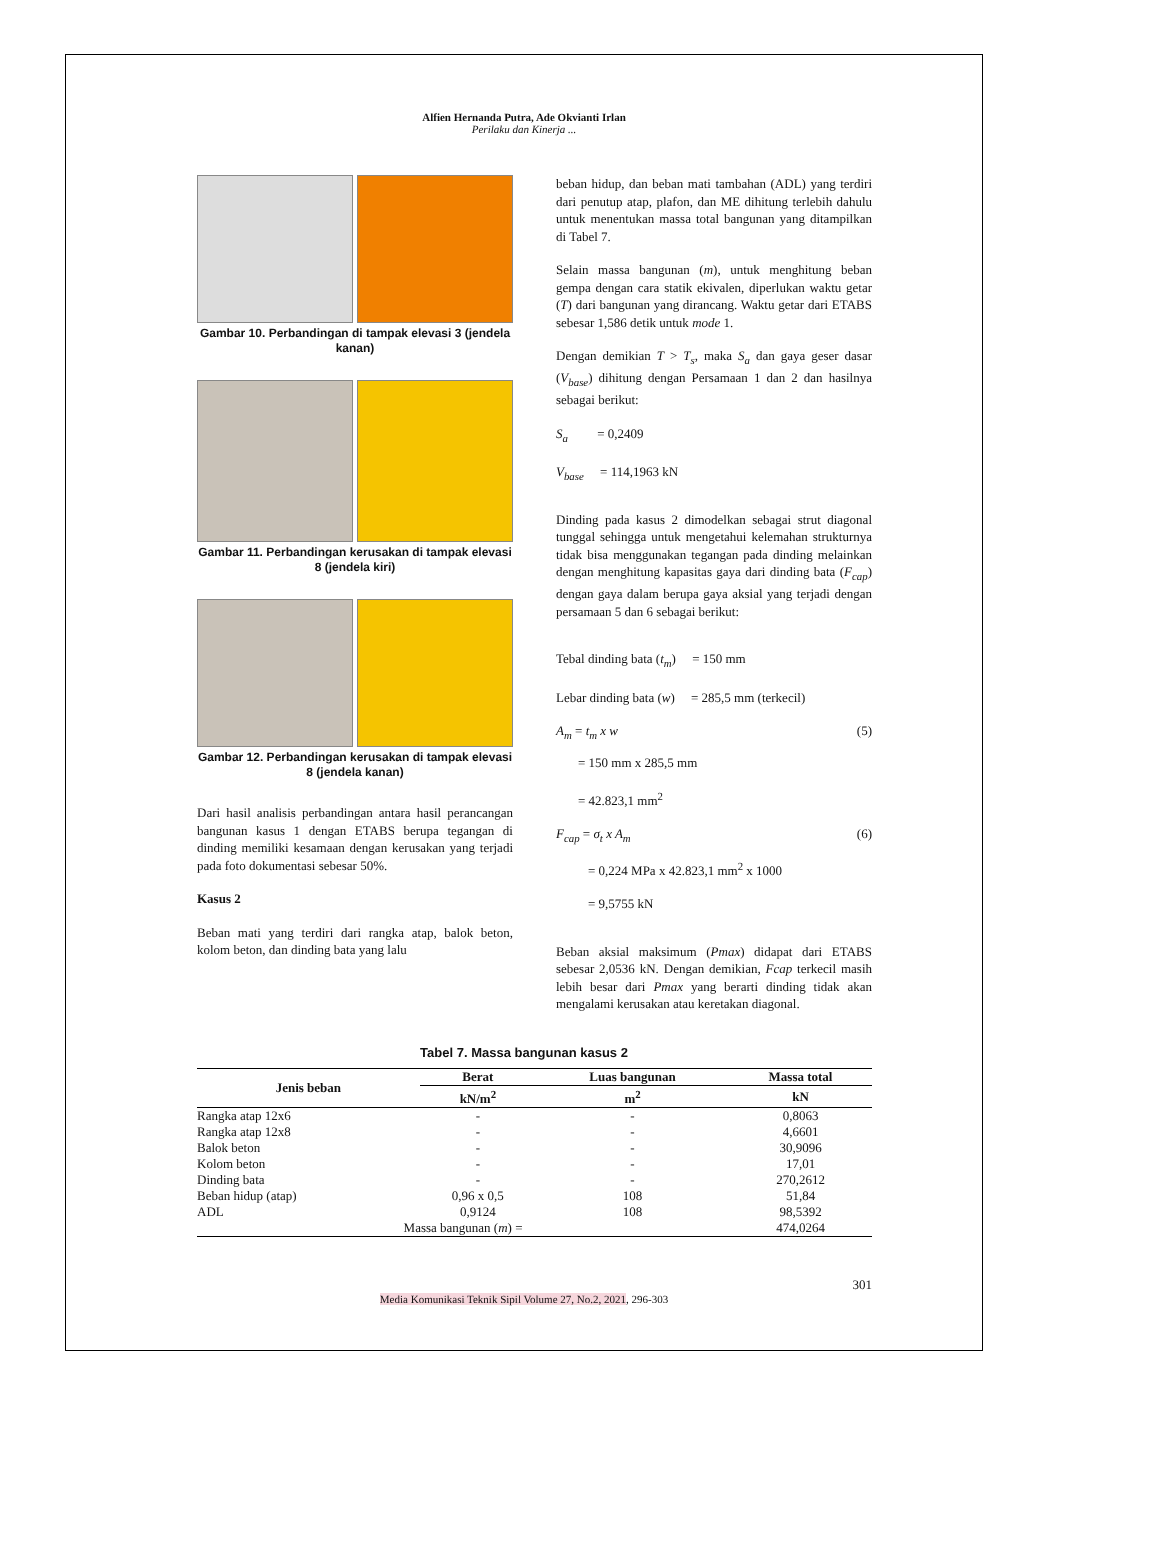Alfien Hernanda Putra, Ade Okvianti Irlan
Perilaku dan Kinerja ...
Gambar 10. Perbandingan di tampak elevasi 3 (jendela kanan)
Gambar 11. Perbandingan kerusakan di tampak elevasi 8 (jendela kiri)
Gambar 12. Perbandingan kerusakan di tampak elevasi 8 (jendela kanan)
Dari hasil analisis perbandingan antara hasil perancangan bangunan kasus 1 dengan ETABS berupa tegangan di dinding memiliki kesamaan dengan kerusakan yang terjadi pada foto dokumentasi sebesar 50%.
Kasus 2
Beban mati yang terdiri dari rangka atap, balok beton, kolom beton, dan dinding bata yang lalu
beban hidup, dan beban mati tambahan (ADL) yang terdiri dari penutup atap, plafon, dan ME dihitung terlebih dahulu untuk menentukan massa total bangunan yang ditampilkan di Tabel 7.
Selain massa bangunan (m), untuk menghitung beban gempa dengan cara statik ekivalen, diperlukan waktu getar (T) dari bangunan yang dirancang. Waktu getar dari ETABS sebesar 1,586 detik untuk mode 1.
Dengan demikian T > T<sub>s</sub>, maka S<sub>a</sub> dan gaya geser dasar (V<sub>base</sub>) dihitung dengan Persamaan 1 dan 2 dan hasilnya sebagai berikut:
S<sub>a</sub> = 0,2409
V<sub>base</sub> = 114,1963 kN
Dinding pada kasus 2 dimodelkan sebagai strut diagonal tunggal sehingga untuk mengetahui kelemahan strukturnya tidak bisa menggunakan tegangan pada dinding melainkan dengan menghitung kapasitas gaya dari dinding bata (F<sub>cap</sub>) dengan gaya dalam berupa gaya aksial yang terjadi dengan persamaan 5 dan 6 sebagai berikut:
Tebal dinding bata (t<sub>m</sub>) = 150 mm
Lebar dinding bata (w) = 285,5 mm (terkecil)
A<sub>m</sub> = t<sub>m</sub> x w (5)
= 150 mm x 285,5 mm
= 42.823,1 mm<sup>2</sup>
F<sub>cap</sub> = σ<sub>t</sub> x A<sub>m</sub> (6)
= 0,224 MPa x 42.823,1 mm<sup>2</sup> x 1000
= 9,5755 kN
Beban aksial maksimum (Pmax) didapat dari ETABS sebesar 2,0536 kN. Dengan demikian, Fcap terkecil masih lebih besar dari Pmax yang berarti dinding tidak akan mengalami kerusakan atau keretakan diagonal.
Tabel 7. Massa bangunan kasus 2
| Jenis beban | Berat | Luas bangunan | Massa total |
| --- | --- | --- | --- |
| | kN/m<sup>2</sup> | m<sup>2</sup> | kN |
| Rangka atap 12x6 | - | - | 0,8063 |
| Rangka atap 12x8 | - | - | 4,6601 |
| Balok beton | - | - | 30,9096 |
| Kolom beton | - | - | 17,01 |
| Dinding bata | - | - | 270,2612 |
| Beban hidup (atap) | 0,96 x 0,5 | 108 | 51,84 |
| ADL | 0,9124 | 108 | 98,5392 |
| Massa bangunan ( m ) = | | | 474,0264 |
301
Media Komunikasi Teknik Sipil Volume 27, No.2, 2021, 296-303